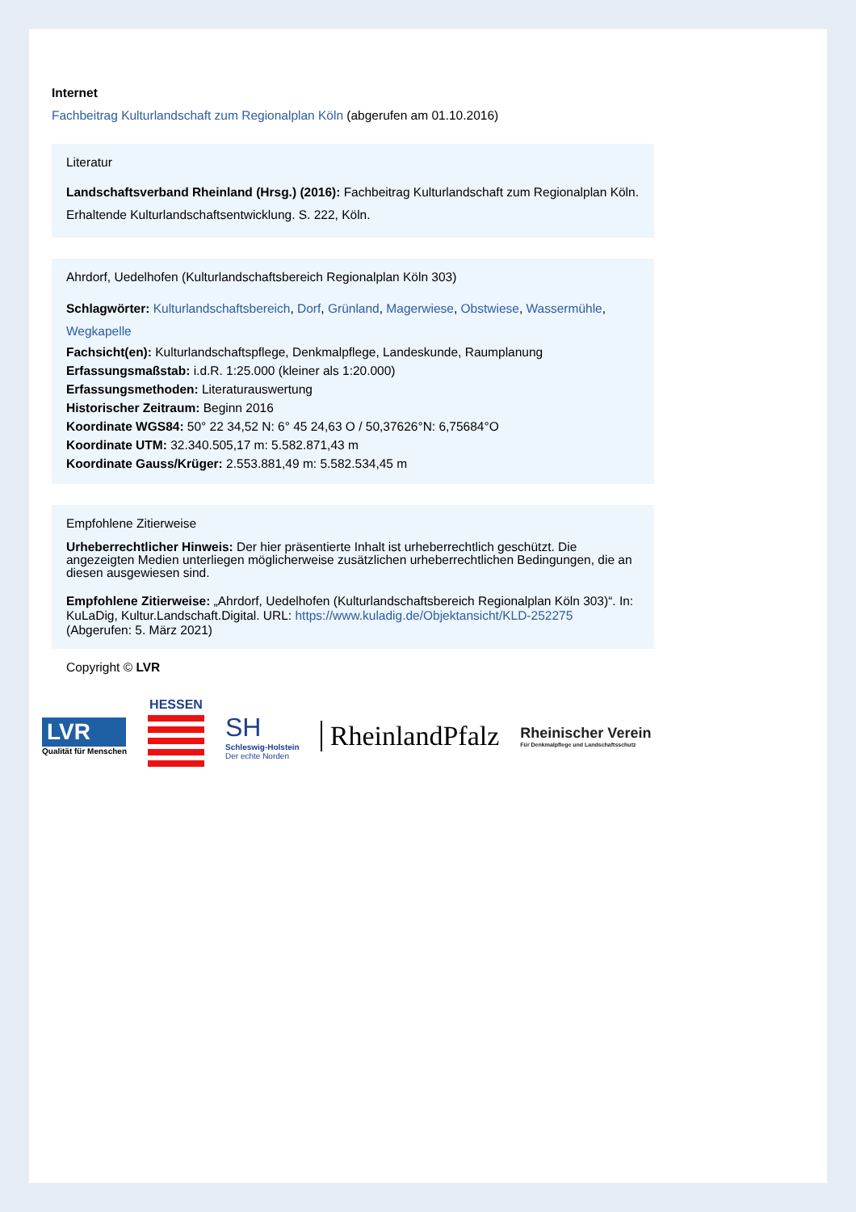Internet
Fachbeitrag Kulturlandschaft zum Regionalplan Köln (abgerufen am 01.10.2016)
Literatur
Landschaftsverband Rheinland (Hrsg.) (2016): Fachbeitrag Kulturlandschaft zum Regionalplan Köln. Erhaltende Kulturlandschaftsentwicklung. S. 222, Köln.
Ahrdorf, Uedelhofen (Kulturlandschaftsbereich Regionalplan Köln 303)
Schlagwörter: Kulturlandschaftsbereich, Dorf, Grünland, Magerwiese, Obstwiese, Wassermühle, Wegkapelle
Fachsicht(en): Kulturlandschaftspflege, Denkmalpflege, Landeskunde, Raumplanung
Erfassungsmaßstab: i.d.R. 1:25.000 (kleiner als 1:20.000)
Erfassungsmethoden: Literaturauswertung
Historischer Zeitraum: Beginn 2016
Koordinate WGS84: 50° 22 34,52 N: 6° 45 24,63 O / 50,37626°N: 6,75684°O
Koordinate UTM: 32.340.505,17 m: 5.582.871,43 m
Koordinate Gauss/Krüger: 2.553.881,49 m: 5.582.534,45 m
Empfohlene Zitierweise
Urheberrechtlicher Hinweis: Der hier präsentierte Inhalt ist urheberrechtlich geschützt. Die angezeigten Medien unterliegen möglicherweise zusätzlichen urheberrechtlichen Bedingungen, die an diesen ausgewiesen sind.
Empfohlene Zitierweise: „Ahrdorf, Uedelhofen (Kulturlandschaftsbereich Regionalplan Köln 303)“. In: KuLaDig, Kultur.Landschaft.Digital. URL: https://www.kuladig.de/Objektansicht/KLD-252275 (Abgerufen: 5. März 2021)
Copyright © LVR
LVR
Qualität für Menschen
HESSEN
SH
Schleswig-Holstein
Der echte Norden
RheinlandPfalz
Rheinischer Verein
Für Denkmalpflege und Landschaftsschutz